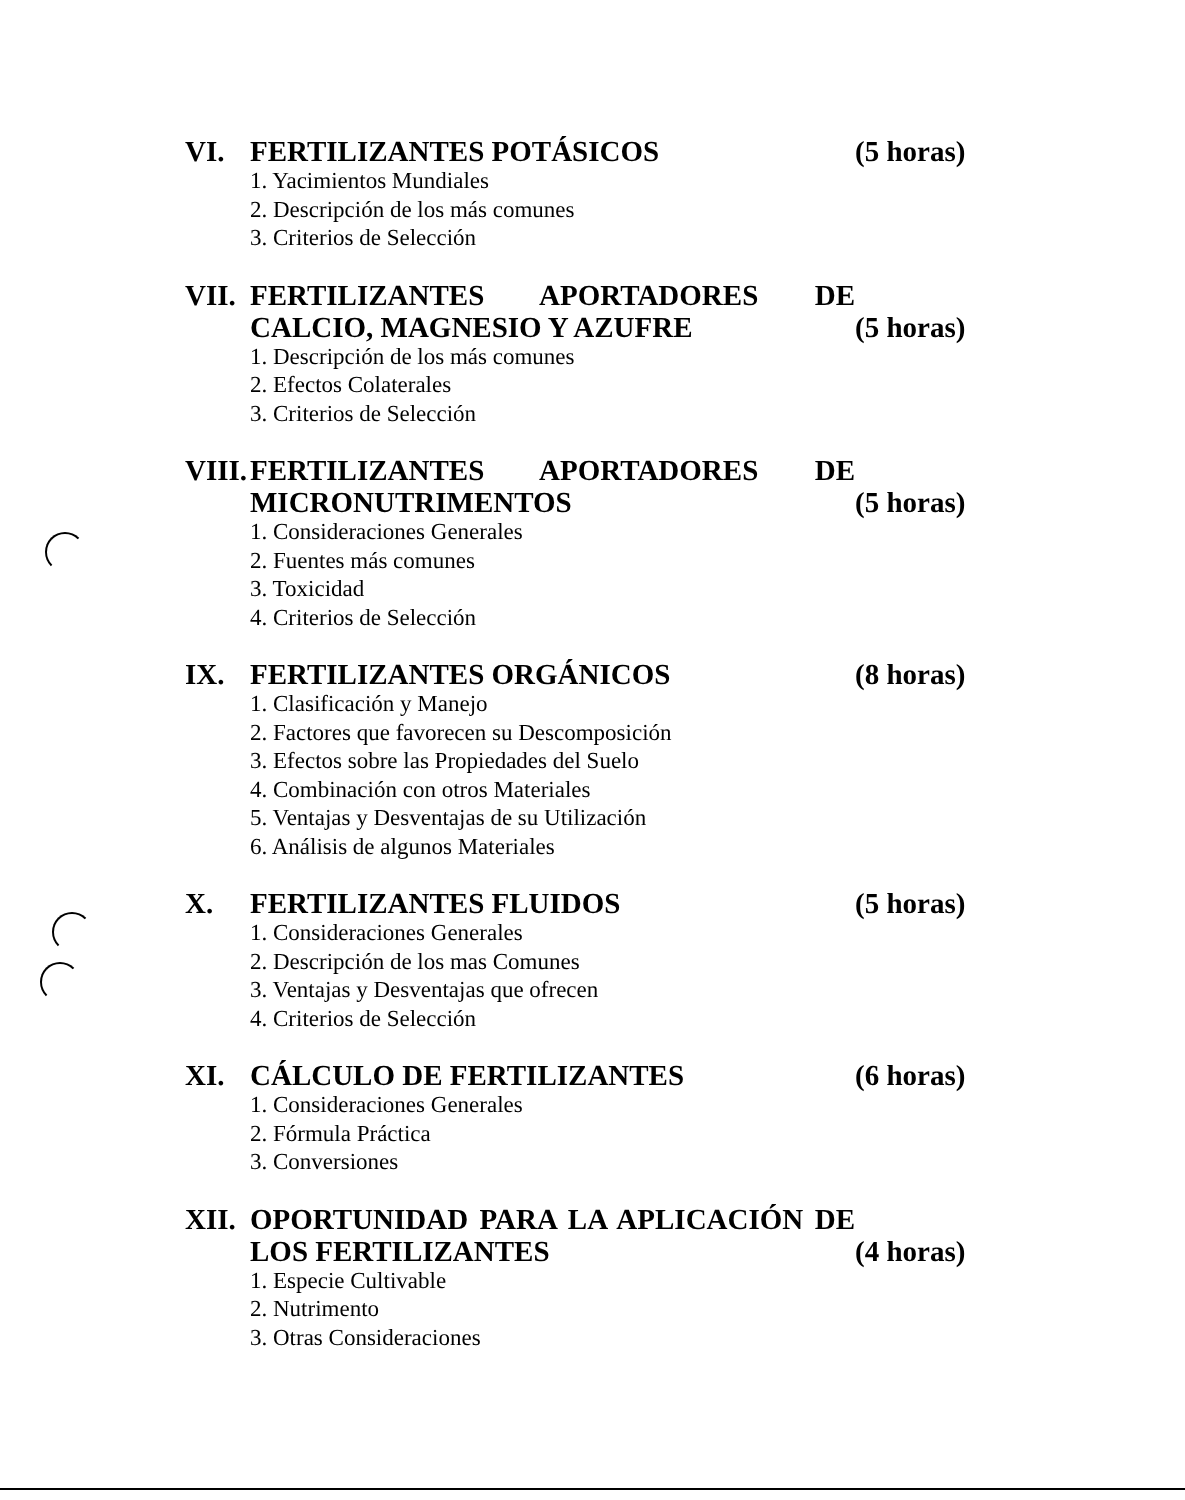VI. FERTILIZANTES POTÁSICOS (5 horas)
1. Yacimientos Mundiales
2. Descripción de los más comunes
3. Criterios de Selección
VII. FERTILIZANTES APORTADORES DE CALCIO, MAGNESIO Y AZUFRE
(5 horas)
1. Descripción de los más comunes
2. Efectos Colaterales
3. Criterios de Selección
VIII. FERTILIZANTES APORTADORES DE MICRONUTRIMENTOS
(5 horas)
1. Consideraciones Generales
2. Fuentes más comunes
3. Toxicidad
4. Criterios de Selección
IX. FERTILIZANTES ORGÁNICOS (8 horas)
1. Clasificación y Manejo
2. Factores que favorecen su Descomposición
3. Efectos sobre las Propiedades del Suelo
4. Combinación con otros Materiales
5. Ventajas y Desventajas de su Utilización
6. Análisis de algunos Materiales
X. FERTILIZANTES FLUIDOS (5 horas)
1. Consideraciones Generales
2. Descripción de los mas Comunes
3. Ventajas y Desventajas que ofrecen
4. Criterios de Selección
XI. CÁLCULO DE FERTILIZANTES (6 horas)
1. Consideraciones Generales
2. Fórmula Práctica
3. Conversiones
XII. OPORTUNIDAD PARA LA APLICACIÓN DE LOS FERTILIZANTES
(4 horas)
1. Especie Cultivable
2. Nutrimento
3. Otras Consideraciones